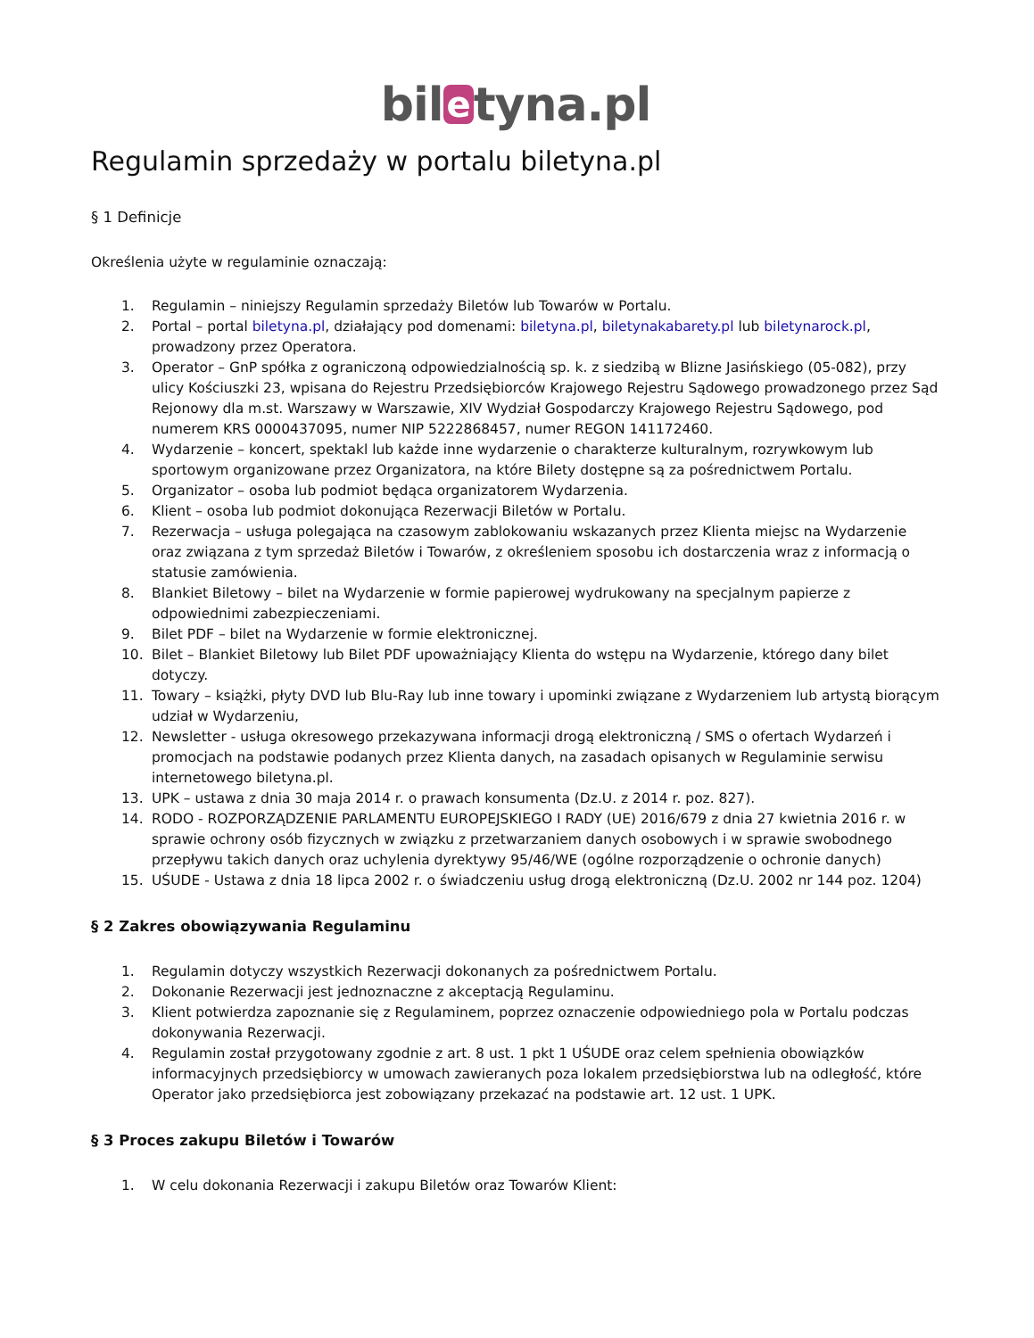bil e tyna.pl
Regulamin sprzedaży w portalu biletyna.pl
§ 1 Definicje
Określenia użyte w regulaminie oznaczają:
1. Regulamin – niniejszy Regulamin sprzedaży Biletów lub Towarów w Portalu.
2. Portal – portal biletyna.pl, działający pod domenami: biletyna.pl, biletynakabarety.pl lub biletynarock.pl, prowadzony przez Operatora.
3. Operator – GnP spółka z ograniczoną odpowiedzialnością sp. k. z siedzibą w Blizne Jasińskiego (05-082), przy ulicy Kościuszki 23, wpisana do Rejestru Przedsiębiorców Krajowego Rejestru Sądowego prowadzonego przez Sąd Rejonowy dla m.st. Warszawy w Warszawie, XIV Wydział Gospodarczy Krajowego Rejestru Sądowego, pod numerem KRS 0000437095, numer NIP 5222868457, numer REGON 141172460.
4. Wydarzenie – koncert, spektakl lub każde inne wydarzenie o charakterze kulturalnym, rozrywkowym lub sportowym organizowane przez Organizatora, na które Bilety dostępne są za pośrednictwem Portalu.
5. Organizator – osoba lub podmiot będąca organizatorem Wydarzenia.
6. Klient – osoba lub podmiot dokonująca Rezerwacji Biletów w Portalu.
7. Rezerwacja – usługa polegająca na czasowym zablokowaniu wskazanych przez Klienta miejsc na Wydarzenie oraz związana z tym sprzedaż Biletów i Towarów, z określeniem sposobu ich dostarczenia wraz z informacją o statusie zamówienia.
8. Blankiet Biletowy – bilet na Wydarzenie w formie papierowej wydrukowany na specjalnym papierze z odpowiednimi zabezpieczeniami.
9. Bilet PDF – bilet na Wydarzenie w formie elektronicznej.
10. Bilet – Blankiet Biletowy lub Bilet PDF upoważniający Klienta do wstępu na Wydarzenie, którego dany bilet dotyczy.
11. Towary – książki, płyty DVD lub Blu-Ray lub inne towary i upominki związane z Wydarzeniem lub artystą biorącym udział w Wydarzeniu,
12. Newsletter - usługa okresowego przekazywana informacji drogą elektroniczną / SMS o ofertach Wydarzeń i promocjach na podstawie podanych przez Klienta danych, na zasadach opisanych w Regulaminie serwisu internetowego biletyna.pl.
13. UPK – ustawa z dnia 30 maja 2014 r. o prawach konsumenta (Dz.U. z 2014 r. poz. 827).
14. RODO - ROZPORZĄDZENIE PARLAMENTU EUROPEJSKIEGO I RADY (UE) 2016/679 z dnia 27 kwietnia 2016 r. w sprawie ochrony osób fizycznych w związku z przetwarzaniem danych osobowych i w sprawie swobodnego przepływu takich danych oraz uchylenia dyrektywy 95/46/WE (ogólne rozporządzenie o ochronie danych)
15. UŚUDE - Ustawa z dnia 18 lipca 2002 r. o świadczeniu usług drogą elektroniczną (Dz.U. 2002 nr 144 poz. 1204)
§ 2 Zakres obowiązywania Regulaminu
1. Regulamin dotyczy wszystkich Rezerwacji dokonanych za pośrednictwem Portalu.
2. Dokonanie Rezerwacji jest jednoznaczne z akceptacją Regulaminu.
3. Klient potwierdza zapoznanie się z Regulaminem, poprzez oznaczenie odpowiedniego pola w Portalu podczas dokonywania Rezerwacji.
4. Regulamin został przygotowany zgodnie z art. 8 ust. 1 pkt 1 UŚUDE oraz celem spełnienia obowiązków informacyjnych przedsiębiorcy w umowach zawieranych poza lokalem przedsiębiorstwa lub na odległość, które Operator jako przedsiębiorca jest zobowiązany przekazać na podstawie art. 12 ust. 1 UPK.
§ 3 Proces zakupu Biletów i Towarów
1. W celu dokonania Rezerwacji i zakupu Biletów oraz Towarów Klient: